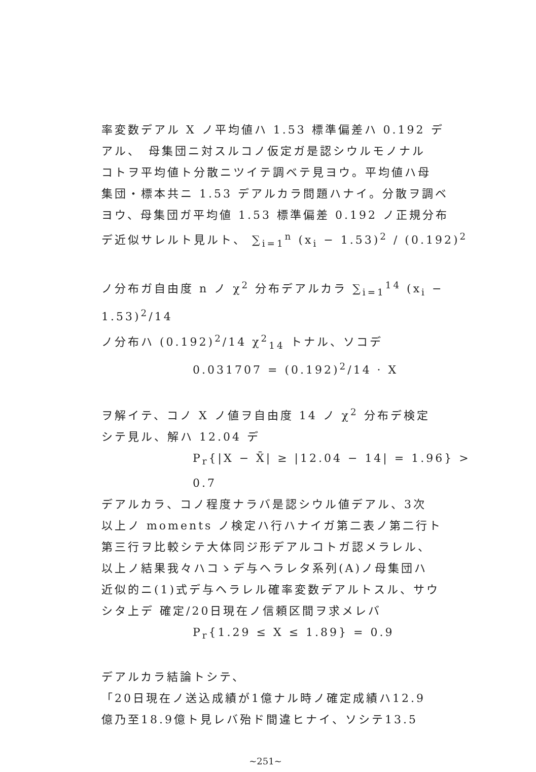率変数デアル X ノ平均値ハ 1.53 標準偏差ハ 0.192 デ
アル、　母集団ニ対スルコノ仮定ガ是認シウルモノナル
コトヲ平均値ト分散ニツイテ調ベテ見ヨウ。平均値ハ母
集団・標本共ニ 1.53 デアルカラ問題ハナイ。分散ヲ調ベ
ヨウ、母集団ガ平均値 1.53 標準偏差 0.192 ノ正規分布
デ近似サレルト見ルト、 ∑<sub>i=1</sub><sup>n</sup> (x<sub>i</sub> − 1.53)<sup>2</sup> / (0.192)<sup>2</sup>
ノ分布ガ自由度 n ノ χ<sup>2</sup> 分布デアルカラ ∑<sub>i=1</sub><sup>14</sup> (x<sub>i</sub> − 1.53)<sup>2</sup>/14
ノ分布ハ (0.192)<sup>2</sup>/14 χ<sup>2</sup><sub>14</sub> トナル、ソコデ
0.031707 = (0.192)<sup>2</sup>/14 · X
ヲ解イテ、コノ X ノ値ヲ自由度 14 ノ χ<sup>2</sup> 分布デ検定
シテ見ル、解ハ 12.04 デ
P<sub>r</sub>{|X − X̄| ≥ |12.04 − 14| = 1.96} > 0.7
デアルカラ、コノ程度ナラバ是認シウル値デアル、3次
以上ノ moments ノ検定ハ行ハナイガ第二表ノ第二行ト
第三行ヲ比較シテ大体同ジ形デアルコトガ認メラレル、
以上ノ結果我々ハコゝデ与ヘラレタ系列(A)ノ母集団ハ
近似的ニ(1)式デ与ヘラレル確率変数デアルトスル、サウ
シタ上デ 確定/20日現在ノ信頼区間ヲ求メレバ
P<sub>r</sub>{1.29 ≤ X ≤ 1.89} = 0.9
デアルカラ結論トシテ、
「20日現在ノ送込成績が1億ナル時ノ確定成績ハ12.9
億乃至18.9億ト見レバ殆ド間違ヒナイ、ソシテ13.5
~251~